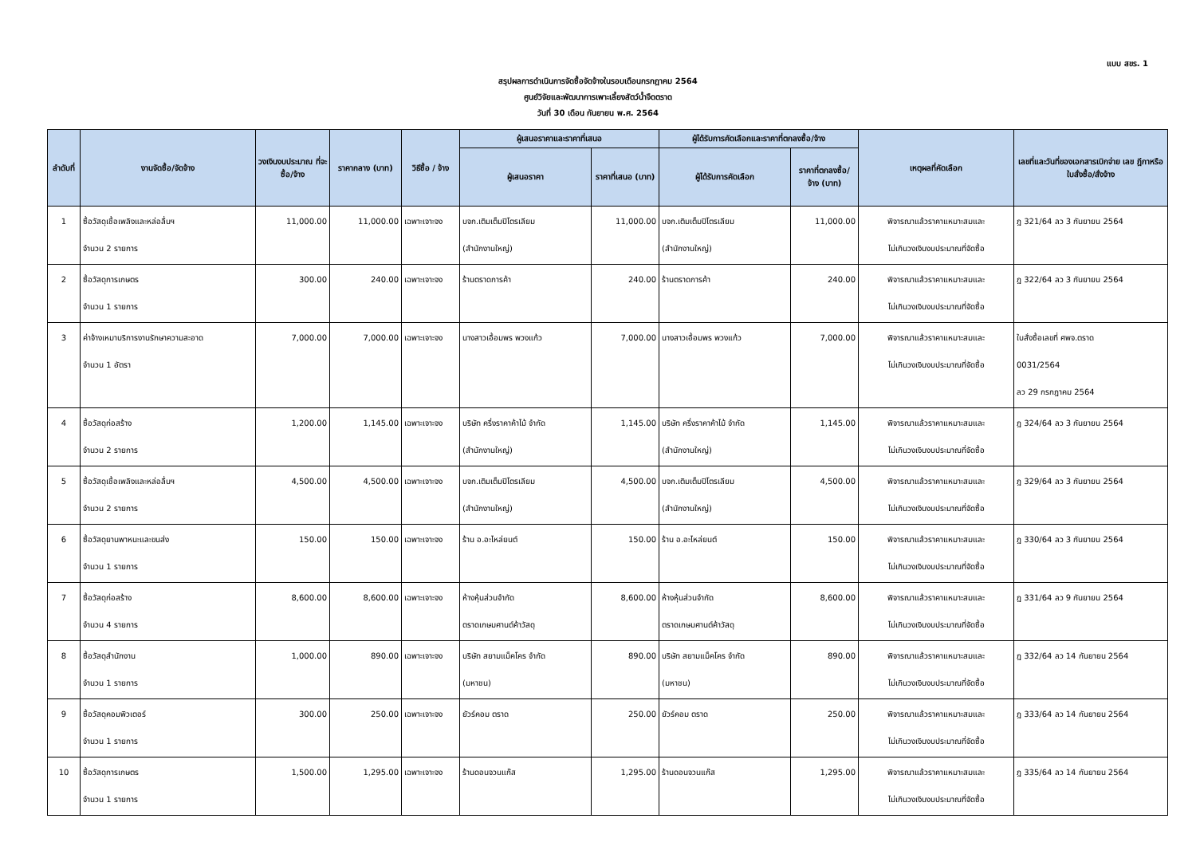แบบ สขร. 1
สรุปผลการดำเนินการจัดซื้อจัดจ้างในรอบเดือนกรกฎาคม 2564
ศูนย์วิจัยและพัฒนาการเพาะเลี้ยงสัตว์น้ำจืดตราด
วันที่ 30 เดือน กันยายน พ.ศ. 2564
| ลำดับที่ | งานจัดซื้อ/จัดจ้าง | วงเงินงบประมาณ ที่จะซื้อ/จ้าง | ราคากลาง (บาท) | วิธีซื้อ / จ้าง | ผู้เสนอราคาและราคาที่เสนอ | | ผู้ได้รับการคัดเลือกและราคาที่ตกลงซื้อ/จ้าง | | เหตุผลที่คัดเลือก | เลขที่และวันที่ของเอกสารเบิกจ่าย เลข ฎีกาหรือใบสั่งซื้อ/สั่งจ้าง |
| --- | --- | --- | --- | --- | --- | --- | --- | --- | --- | --- |
| | | | | | ผู้เสนอราคา | ราคาที่เสนอ (บาท) | ผู้ได้รับการคัดเลือก | ราคาที่ตกลงซื้อ/ จ้าง (บาท) | | |
| 1 | ซื้อวัสดุเชื้อเพลิงและหล่อลื่นฯ จำนวน 2 รายการ | 11,000.00 | 11,000.00 | เฉพาะเจาะจง | บจก.เติมเต็มปิโตรเลียม (สำนักงานใหญ่) | 11,000.00 | บจก.เติมเต็มปิโตรเลียม (สำนักงานใหญ่) | 11,000.00 | พิจารณาแล้วราคาแหมาะสมและ ไม่เกินวงเงินงบประมาณที่จัดซื้อ | ฎ 321/64 ลว 3 กันยายน 2564 |
| 2 | ซื้อวัสดุการเกษตร จำนวน 1 รายการ | 300.00 | 240.00 | เฉพาะเจาะจง | ร้านตราดการค้า | 240.00 | ร้านตราดการค้า | 240.00 | พิจารณาแล้วราคาแหมาะสมและ ไม่เกินวงเงินงบประมาณที่จัดซื้อ | ฎ 322/64 ลว 3 กันยายน 2564 |
| 3 | ค่าจ้างเหมาบริการงานรักษาความสะอาด จำนวน 1 อัตรา | 7,000.00 | 7,000.00 | เฉพาะเจาะจง | นางสาวเอื้อมพร พวงแก้ว | 7,000.00 | นางสาวเอื้อมพร พวงแก้ว | 7,000.00 | พิจารณาแล้วราคาแหมาะสมและ ไม่เกินวงเงินงบประมาณที่จัดซื้อ | ใบสั่งซื้อเลขที่ ศพจ.ตราด 0031/2564 ลว 29 กรกฎาคม 2564 |
| 4 | ซื้อวัสดุก่อสร้าง จำนวน 2 รายการ | 1,200.00 | 1,145.00 | เฉพาะเจาะจง | บริษัท ครึ่งราคาค้าไม้ จำกัด (สำนักงานใหญ่) | 1,145.00 | บริษัท ครึ่งราคาค้าไม้ จำกัด (สำนักงานใหญ่) | 1,145.00 | พิจารณาแล้วราคาแหมาะสมและ ไม่เกินวงเงินงบประมาณที่จัดซื้อ | ฎ 324/64 ลว 3 กันยายน 2564 |
| 5 | ซื้อวัสดุเชื้อเพลิงและหล่อลื่นฯ จำนวน 2 รายการ | 4,500.00 | 4,500.00 | เฉพาะเจาะจง | บจก.เติมเต็มปิโตรเลียม (สำนักงานใหญ่) | 4,500.00 | บจก.เติมเต็มปิโตรเลียม (สำนักงานใหญ่) | 4,500.00 | พิจารณาแล้วราคาแหมาะสมและ ไม่เกินวงเงินงบประมาณที่จัดซื้อ | ฎ 329/64 ลว 3 กันยายน 2564 |
| 6 | ซื้อวัสดุยานพาหนะและขนส่ง จำนวน 1 รายการ | 150.00 | 150.00 | เฉพาะเจาะจง | ร้าน อ.อะไหล่ยนต์ | 150.00 | ร้าน อ.อะไหล่ยนต์ | 150.00 | พิจารณาแล้วราคาแหมาะสมและ ไม่เกินวงเงินงบประมาณที่จัดซื้อ | ฎ 330/64 ลว 3 กันยายน 2564 |
| 7 | ซื้อวัสดุก่อสร้าง จำนวน 4 รายการ | 8,600.00 | 8,600.00 | เฉพาะเจาะจง | ห้างหุ้นส่วนจำกัด ตราดเกษมศานต์ค้าวัสดุ | 8,600.00 | ห้างหุ้นส่วนจำกัด ตราดเกษมศานต์ค้าวัสดุ | 8,600.00 | พิจารณาแล้วราคาแหมาะสมและ ไม่เกินวงเงินงบประมาณที่จัดซื้อ | ฎ 331/64 ลว 9 กันยายน 2564 |
| 8 | ซื้อวัสดุสำนักงาน จำนวน 1 รายการ | 1,000.00 | 890.00 | เฉพาะเจาะจง | บริษัท สยามแม็คโคร จำกัด (มหาชน) | 890.00 | บริษัท สยามแม็คโคร จำกัด (มหาชน) | 890.00 | พิจารณาแล้วราคาแหมาะสมและ ไม่เกินวงเงินงบประมาณที่จัดซื้อ | ฎ 332/64 ลว 14 กันยายน 2564 |
| 9 | ซื้อวัสดุคอมพิวเตอร์ จำนวน 1 รายการ | 300.00 | 250.00 | เฉพาะเจาะจง | ยัวร์คอม ตราด | 250.00 | ยัวร์คอม ตราด | 250.00 | พิจารณาแล้วราคาแหมาะสมและ ไม่เกินวงเงินงบประมาณที่จัดซื้อ | ฎ 333/64 ลว 14 กันยายน 2564 |
| 10 | ซื้อวัสดุการเกษตร จำนวน 1 รายการ | 1,500.00 | 1,295.00 | เฉพาะเจาะจง | ร้านดอนจวนแก๊ส | 1,295.00 | ร้านดอนจวนแก๊ส | 1,295.00 | พิจารณาแล้วราคาแหมาะสมและ ไม่เกินวงเงินงบประมาณที่จัดซื้อ | ฎ 335/64 ลว 14 กันยายน 2564 |